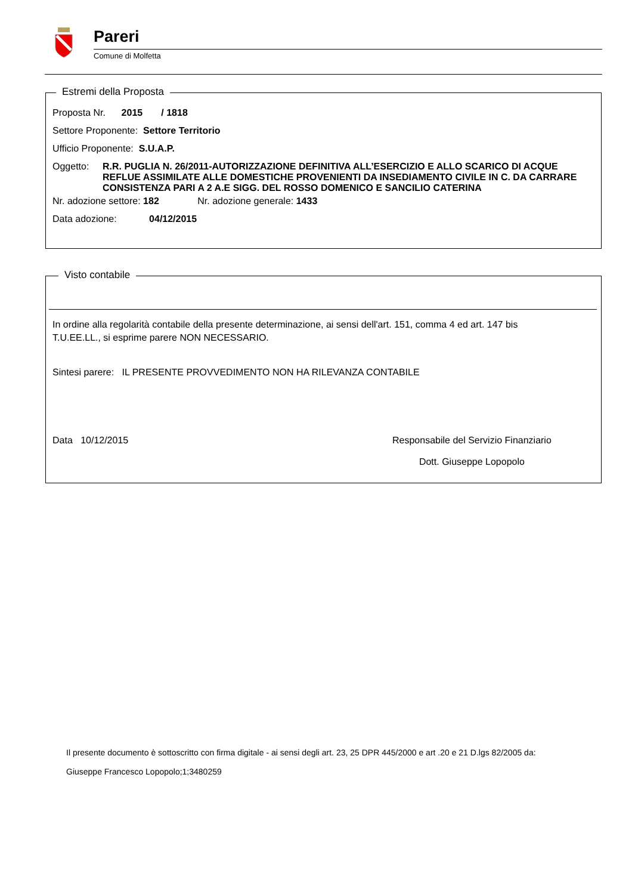Pareri
Comune di Molfetta
Estremi della Proposta
Proposta Nr. 2015 / 1818
Settore Proponente: Settore Territorio
Ufficio Proponente: S.U.A.P.
Oggetto: R.R. PUGLIA N. 26/2011-AUTORIZZAZIONE DEFINITIVA ALL’ESERCIZIO E ALLO SCARICO DI ACQUE REFLUE ASSIMILATE ALLE DOMESTICHE PROVENIENTI DA INSEDIAMENTO CIVILE IN C. DA CARRARE CONSISTENZA PARI A 2 A.E SIGG. DEL ROSSO DOMENICO E SANCILIO CATERINA
Nr. adozione settore: 182 Nr. adozione generale: 1433
Data adozione: 04/12/2015
Visto contabile
In ordine alla regolarità contabile della presente determinazione, ai sensi dell'art. 151, comma 4 ed art. 147 bis T.U.EE.LL., si esprime parere NON NECESSARIO.
Sintesi parere: IL PRESENTE PROVVEDIMENTO NON HA RILEVANZA CONTABILE
Data 10/12/2015 Responsabile del Servizio Finanziario
Dott. Giuseppe Lopopolo
Il presente documento è sottoscritto con firma digitale - ai sensi degli art. 23, 25 DPR 445/2000 e art .20 e 21 D.lgs 82/2005 da:
Giuseppe Francesco Lopopolo;1;3480259